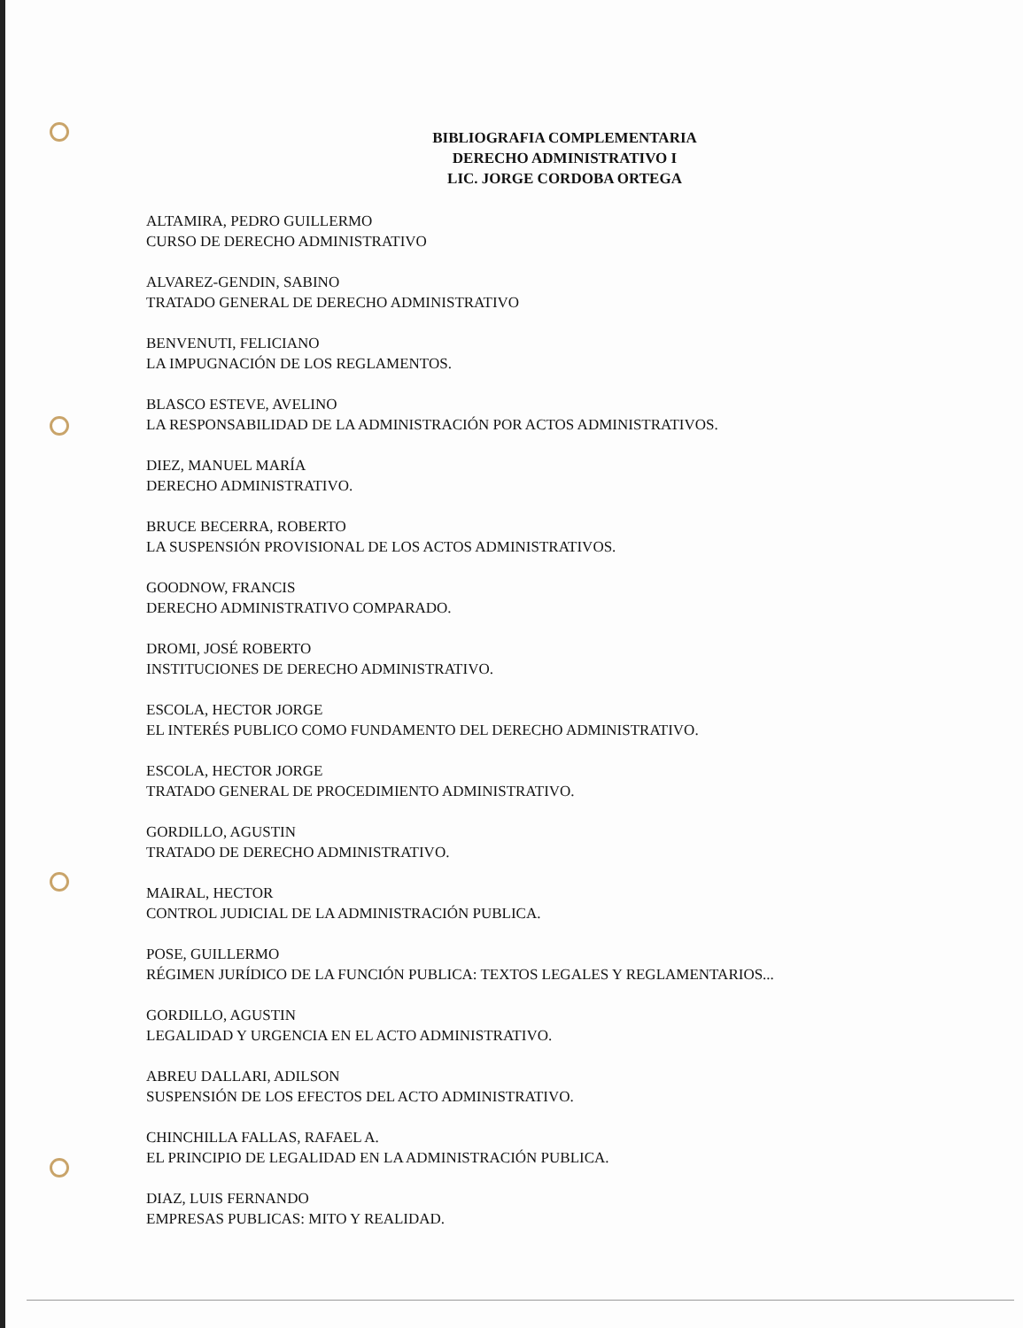BIBLIOGRAFIA COMPLEMENTARIA
DERECHO ADMINISTRATIVO I
LIC. JORGE CORDOBA ORTEGA
ALTAMIRA, PEDRO GUILLERMO
CURSO DE DERECHO ADMINISTRATIVO
ALVAREZ-GENDIN, SABINO
TRATADO GENERAL DE DERECHO ADMINISTRATIVO
BENVENUTI, FELICIANO
LA IMPUGNACIÓN DE LOS REGLAMENTOS.
BLASCO ESTEVE, AVELINO
LA RESPONSABILIDAD DE LA ADMINISTRACIÓN POR ACTOS ADMINISTRATIVOS.
DIEZ, MANUEL MARÍA
DERECHO ADMINISTRATIVO.
BRUCE BECERRA, ROBERTO
LA SUSPENSIÓN PROVISIONAL DE LOS ACTOS ADMINISTRATIVOS.
GOODNOW, FRANCIS
DERECHO ADMINISTRATIVO COMPARADO.
DROMI, JOSÉ ROBERTO
INSTITUCIONES DE DERECHO ADMINISTRATIVO.
ESCOLA, HECTOR JORGE
EL INTERÉS PUBLICO COMO FUNDAMENTO DEL DERECHO ADMINISTRATIVO.
ESCOLA, HECTOR JORGE
TRATADO GENERAL DE PROCEDIMIENTO ADMINISTRATIVO.
GORDILLO, AGUSTIN
TRATADO DE DERECHO ADMINISTRATIVO.
MAIRAL, HECTOR
CONTROL JUDICIAL DE LA ADMINISTRACIÓN PUBLICA.
POSE, GUILLERMO
RÉGIMEN JURÍDICO DE LA FUNCIÓN PUBLICA: TEXTOS LEGALES Y REGLAMENTARIOS...
GORDILLO, AGUSTIN
LEGALIDAD Y URGENCIA EN EL ACTO ADMINISTRATIVO.
ABREU DALLARI, ADILSON
SUSPENSIÓN DE LOS EFECTOS DEL ACTO ADMINISTRATIVO.
CHINCHILLA FALLAS, RAFAEL A.
EL PRINCIPIO DE LEGALIDAD EN LA ADMINISTRACIÓN PUBLICA.
DIAZ, LUIS FERNANDO
EMPRESAS PUBLICAS: MITO Y REALIDAD.